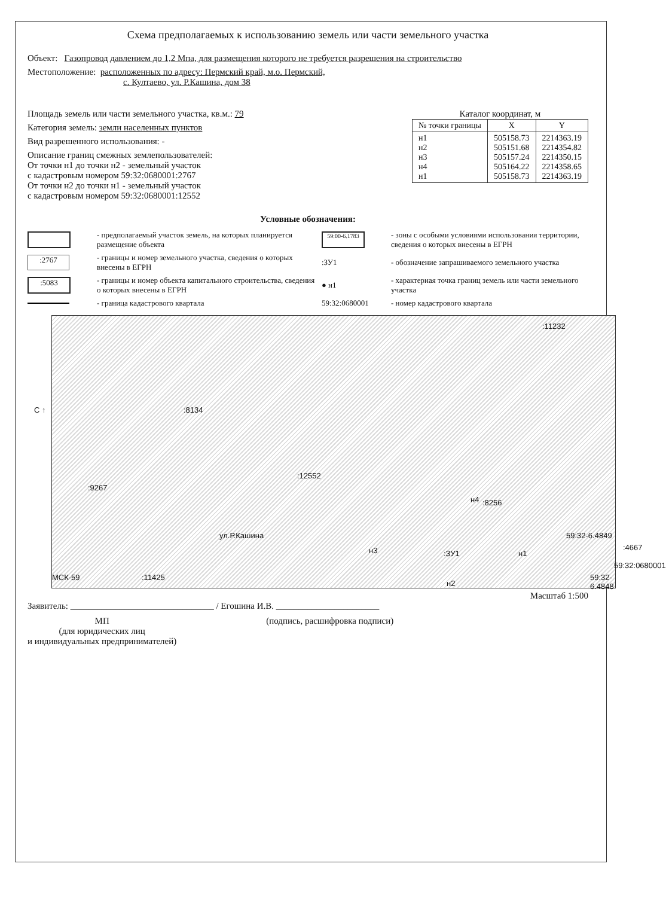Схема предполагаемых к использованию земель или части земельного участка
Объект: Газопровод давлением до 1,2 Мпа, для размещения которого не требуется разрешения на строительство
Местоположение: расположенных по адресу: Пермский край, м.о. Пермский,
с. Култаево, ул. Р.Кашина, дом 38
Площадь земель или части земельного участка, кв.м.: 79
Категория земель: земли населенных пунктов
Вид разрешенного использования: -
Описание границ смежных землепользователей:
От точки н1 до точки н2 - земельный участок
с кадастровым номером 59:32:0680001:2767
От точки н2 до точки н1 - земельный участок
с кадастровым номером 59:32:0680001:12552
Каталог координат, м
| № точки границы | X | Y |
| --- | --- | --- |
| н1 н2 н3 н4 н1 | 505158.73 505151.68 505157.24 505164.22 505158.73 | 2214363.19 2214354.82 2214350.15 2214358.65 2214363.19 |
Условные обозначения:
- предполагаемый участок земель, на которых планируется размещение объекта
59:00-6.1783
- зоны с особыми условиями использования территории, сведения о которых внесены в ЕГРН
:2767
- границы и номер земельного участка, сведения о которых внесены в ЕГРН
:ЗУ1
- обозначение запрашиваемого земельного участка
:5083
- границы и номер объекта капитального строительства, сведения о которых внесены в ЕГРН
● н1
- характерная точка границ земель или части земельного участка
- граница кадастрового квартала
59:32:0680001
- номер кадастрового квартала
С ↑ :8134:9267
:12552:8256
ул.Р.Кашина
н3
н4:ЗУ1 н1
59:32-6.4849:4667
59:32:0680001
59:32-6.4848
н2:11425 МСК-59:11232
Масштаб 1:500
Заявитель: ________________________________ / Егошина И.В. _______________________
МП
(для юридических лиц
и индивидуальных предпринимателей)
(подпись, расшифровка подписи)